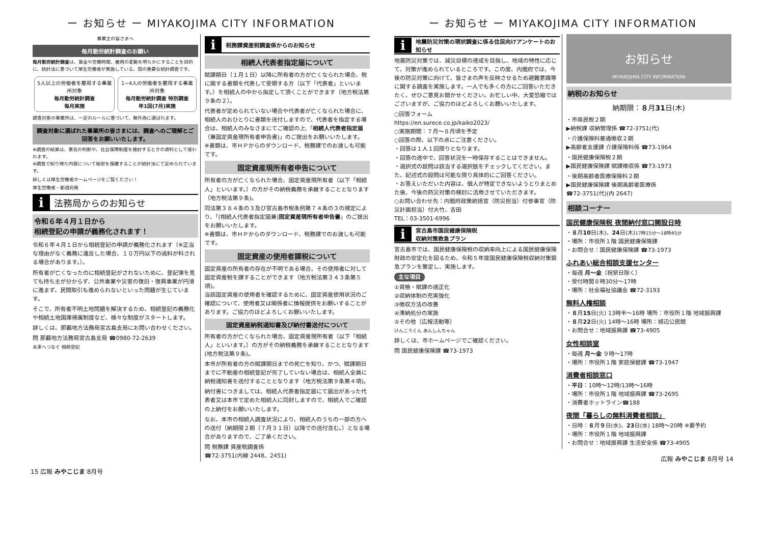ー お知らせ ー MIYAKOJIMA CITY INFORMATION
事業主の皆さまへ
毎月勤労統計調査のお願い
毎月勤労統計調査は、賃金や労働時間、雇用の変動を明らかにすることを目的に、統計法に基づいて厚生労働省が実施している、国の重要な統計調査です。
5人以上の労働者を雇用する事業所対象
毎月勤労統計調査
毎月実施
1~4人の労働者を雇用する事業所対象
毎月勤労統計調査 特別調査
年1回(7月)実施
調査対象の事業所は、一定のルールに基づいて、無作為に選ばれます。
調査対象に選ばれた事業所の皆さまには、調査へのご理解とご回答をお願いいたします。
※調査の結果は、景気の判断や、社会保障制度を検討するときの資料として使われます。
※調査で知り得た内容について秘密を保護することが統計法にて定められています。
詳しくは厚生労働省ホームページをご覧ください！
厚生労働省・都道府県
i法務局からのお知らせ
令和６年４月１日から
相続登記の申請が義務化されます！
令和６年４月１日から相続登記の申請が義務化されます（※正当な理由がなく義務に違反した場合、１０万円以下の過料が科される場合があります。）。
所有者が亡くなったのに相続登記がされないために、登記簿を見ても持ち主が分からず、公共事業や災害の復旧・復興事業が円滑に進まず、民間取引も進められないといった問題が生じています。
そこで、所有者不明土地問題を解決するため、相続登記の義務化や相続土地国庫帰属制度など、様々な制度がスタートします。
詳しくは、那覇地方法務局宮古島支局にお問い合わせください。
問 那覇地方法務局宮古島支局 ☎0980-72-2639
未来へつなぐ 相続登記
i税務課資産税調査係からのお知らせ
相続人代表者指定届について
賦課期日（１月１日）以降に所有者の方が亡くなられた場合、税に関する書類を代表して受領する方（以下「代表者」といいます。）を相続人の中から指定して頂くことができます（地方税法第９条の２）。
代表者が定められていない場合や代表者が亡くなられた場合に、相続人のおひとりに書類を送付しますので、代表者を指定する場合は、相続人のみなさまにてご確認の上,「相続人代表者指定届（兼固定資産現所有者申告書)」のご提出をお願いいたします。
※書類は、市ＨＰからのダウンロード、税務課でのお渡しも可能です。
固定資産現所有者申告について
所有者の方が亡くなられた場合、固定資産現所有者（以下「相続人」といいます。）の方がその納税義務を承継することとなります（地方税法第９条)。
同法第３８４条の３及び宮古島市税条例第７４条の３の規定により、「(相続人代表者指定届兼)固定資産現所有者申告書」のご提出をお願いいたします。
※書類は、市ＨＰからのダウンロード、税務課でのお渡しも可能です。
固定資産の使用者課税について
固定資産の所有者の存在が不明である場合、その使用者に対して固定資産税を課することができます（地方税法第３４３条第５項)。
当該固定資産の使用者を確認するために、固定資産使用状況のご確認について、使用者又は関係者に情報提供をお願いすることがあります。ご協力のほどよろしくお願いいたします。
固定資産納税通知書及び納付書送付について
所有者の方が亡くなられた場合、固定資産現所有者（以下「相続人」といいます。）の方がその納税義務を承継することとなります(地方税法第９条)。
本市が所有者の方の賦課期日までの死亡を知り、かつ、賦課期日までに不動産の相続登記が完了していない場合は、相続人全員に納税通知書を送付することとなります（地方税法第９条第４項)。
納付書につきましては、相続人代表者指定届にて届出があった代表者又は本市で定めた相続人に同封しますので、相続人でご確認の上納付をお願いいたします。
なお、本市の相続人調査状況により、相続人のうちの一部の方への送付（納期限２期（７月３１日）以降での送付含む。）となる場合がありますので、ご了承ください。
問 税務課 資産税調査係
☎72-3751(内線 2448、2451)
15 広報 みやこじま 8月号
ー お知らせ ー MIYAKOJIMA CITY INFORMATION
i地震防災対策の現状調査に係る住民向けアンケートのお知らせ
地震防災対策では、減災目標の達成を目指し、地域の特性に応じて、対策が進められているところです。この度、内閣府では、今後の防災対策に向けて、皆さまの声を反映させるため避難意識等に関する調査を実施します。一人でも多くの方にご回答いただきたく、ぜひご意見お聞かせください。お忙しい中、大変恐縮ではございますが、ご協力のほどよろしくお願いいたします。
○回答フォーム
https://en.surece.co.jp/kaiko2023/
○実施期間：７月～８月頃を予定
○回答の際、以下の点にご注意ください。
・回答は１人１回限りとなります。
・回答の途中で、回答状況を一時保存することはできません。
・選択式の設問は該当する選択肢をチェックしてください。また、記述式の設問は可能な限り具体的にご回答ください。
・お答えいただいた内容は、個人が特定できないようとりまとめた後、今後の防災対策の検討に活用させていただきます。
○お問い合わせ先：内閣府政策統括官（防災担当）付参事官（防災計画担当）付大竹、吉田
TEL：03-3501-6996
i宮古島市国民健康保険税
収納対策救急プラン
宮古島市では、国民健康保険税の収納率向上による国民健康保険財政の安定化を図るため、令和５年度国民健康保険税収納対策緊急プランを策定し、実施します。
主な項目
①資格・賦課の適正化
②収納体制の充実強化
③徴収方法の改善
④滞納処分の実施
⑤その他（広報活動等）
けんこうくん あんしんちゃん
詳しくは、市ホームページでご確認ください。
問 国民健康保険課 ☎73-1973
お知らせ
-MIYAKOJIMA CITY INFORMATION-
納税のお知らせ
納期限：８月31日(木)
・市県民税２期
▶納税課 収納管理係 ☎72-3751(代)
・介護保険料普通徴収２期
▶高齢者支援課 介護保険料係 ☎73-1964
・国民健康保険税２期
▶国民健康保険課 賦課徴収係 ☎73-1973
・後期高齢者医療保険料２期
▶国民健康保険課 後期高齢者医療係
☎72-3751(代)(内 2647)
相談コーナー
国民健康保険税 夜間納付窓口開設日時
・８月10日(木)、24日(木)17時15分～18時45分
・場所：市役所１階 国民健康保険課
・お問合せ：国民健康保険課 ☎73-1973
ふれあい総合相談支援センター
・毎週 月～金（祝祭日除く）
・受付時間８時30分～17時
・場所：社会福祉協議会 ☎72-3193
無料人権相談
・８月15日(火) 13時半～16時 場所：市役所１階 地域振興課
・８月22日(火) 14時～16時 場所：城辺公民館
・お問合せ：地域振興課 ☎73-4905
女性相談室
・毎週 月～金 ９時～17時
・場所：市役所１階 家庭保健課 ☎73-1947
消費者相談窓口
・平日：10時～12時/13時～16時
・場所：市役所１階 地域振興課 ☎73-2695
・消費者ホットライン☎188
夜間「暮らしの無料消費者相談」
・日時：８月９日(水)、23日(水) 18時～20時 ※要予約
・場所：市役所１階 地域振興課
・お問合せ：地域振興課 生活安全係 ☎73-4905
広報 みやこじま 8月号 14